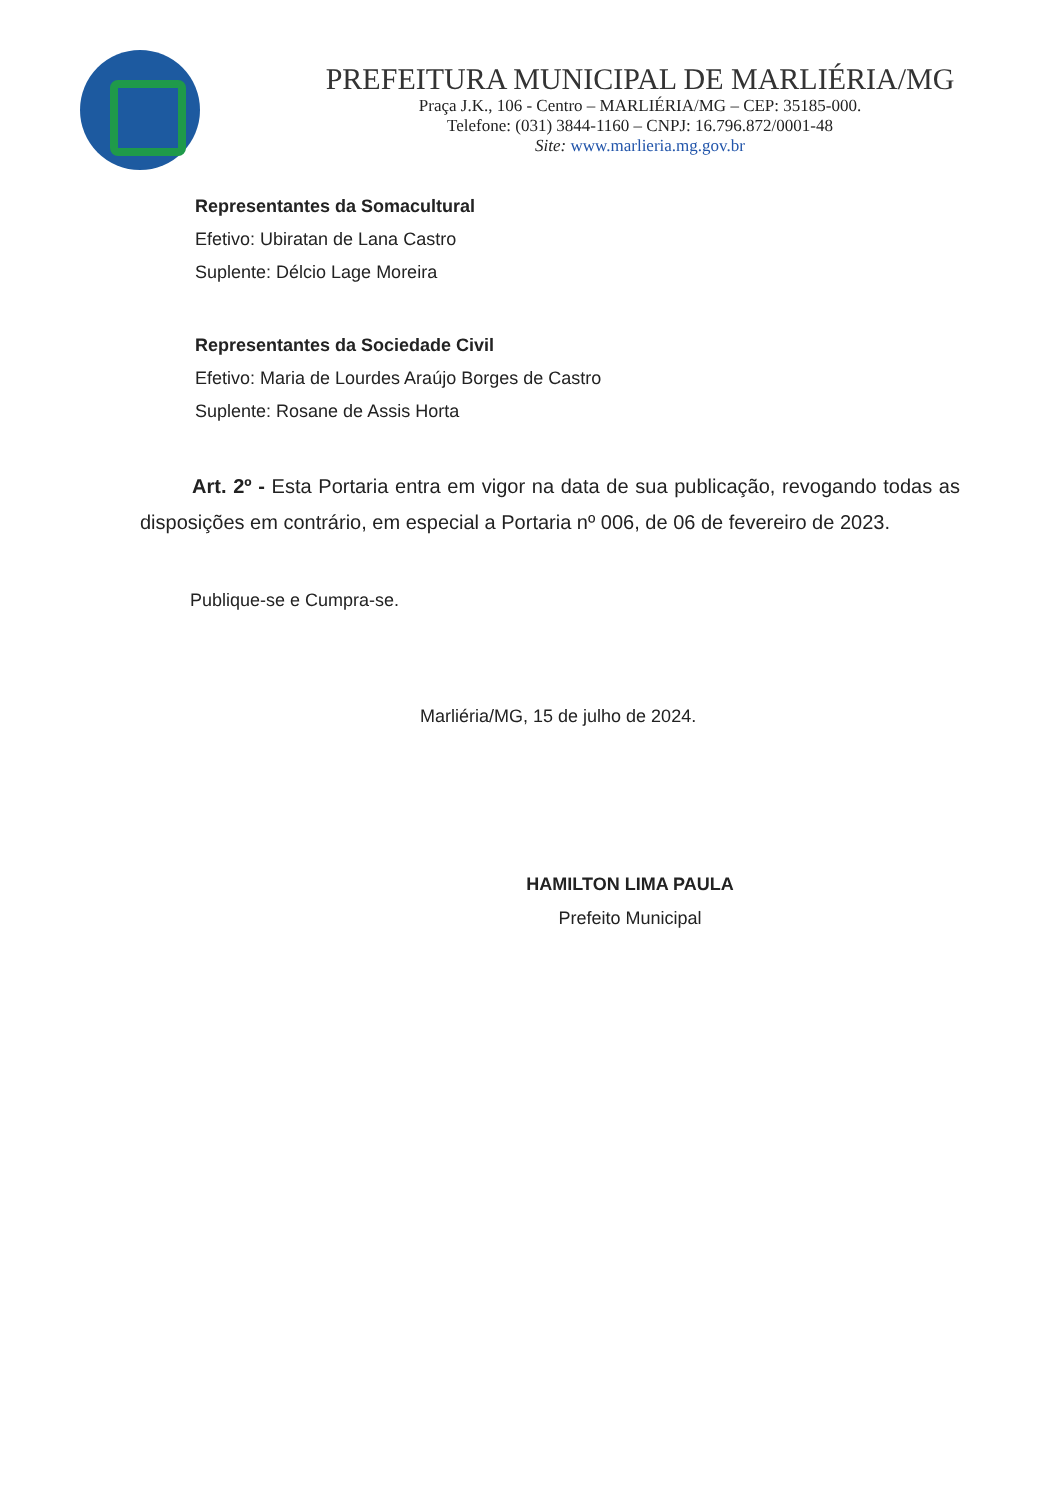PREFEITURA MUNICIPAL DE MARLIÉRIA/MG
Praça J.K., 106 - Centro – MARLIÉRIA/MG – CEP: 35185-000.
Telefone: (031) 3844-1160 – CNPJ: 16.796.872/0001-48
Site: www.marlieria.mg.gov.br
Representantes da Somacultural
Efetivo: Ubiratan de Lana Castro
Suplente: Délcio Lage Moreira
Representantes da Sociedade Civil
Efetivo: Maria de Lourdes Araújo Borges de Castro
Suplente: Rosane de Assis Horta
Art. 2º - Esta Portaria entra em vigor na data de sua publicação, revogando todas as disposições em contrário, em especial a Portaria nº 006, de 06 de fevereiro de 2023.
Publique-se e Cumpra-se.
Marliéria/MG, 15 de julho de 2024.
HAMILTON LIMA PAULA
Prefeito Municipal